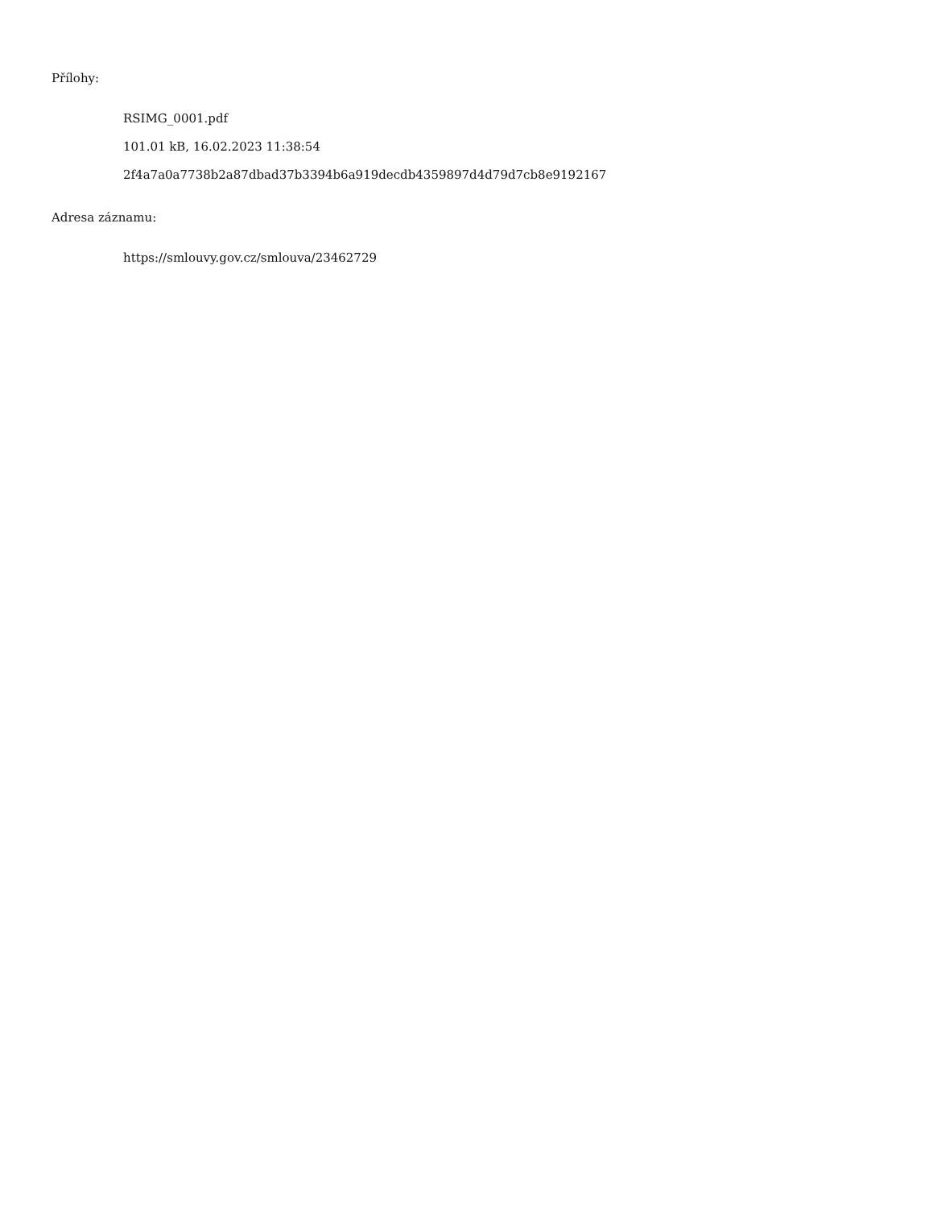Přílohy:
RSIMG_0001.pdf
101.01 kB, 16.02.2023 11:38:54
2f4a7a0a7738b2a87dbad37b3394b6a919decdb4359897d4d79d7cb8e9192167
Adresa záznamu:
https://smlouvy.gov.cz/smlouva/23462729